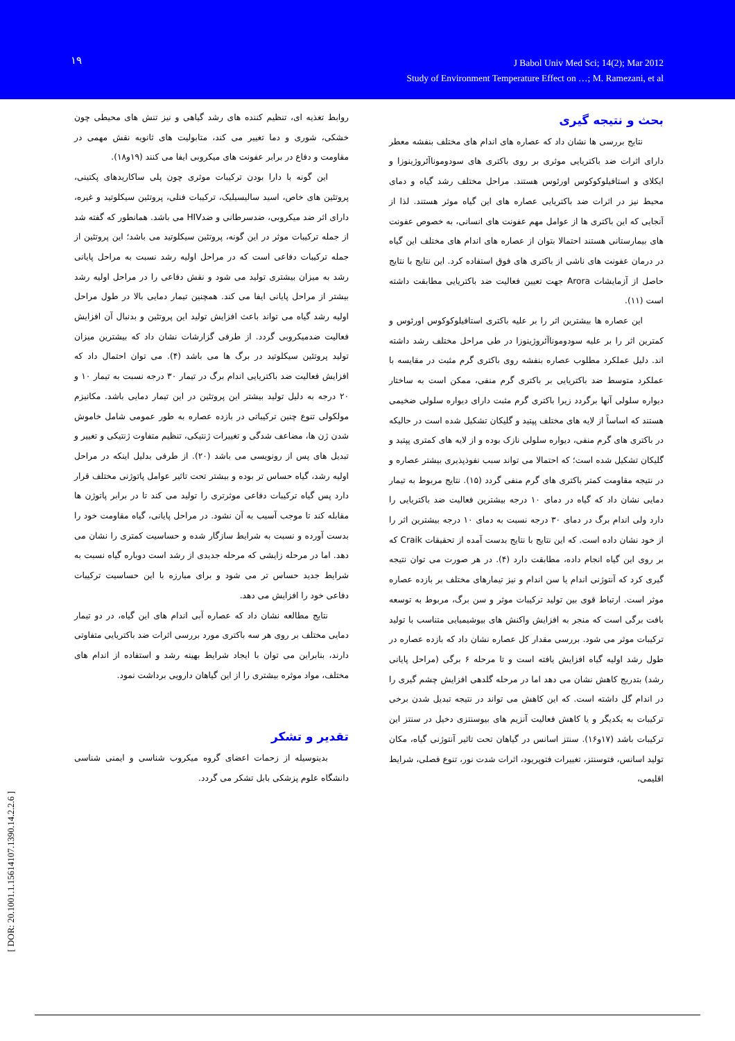۱۹
J Babol Univ Med Sci; 14(2); Mar 2012
Study of Environment Temperature Effect on …; M. Ramezani, et al
بحث و نتیجه گیری
نتایج بررسی ها نشان داد که عصاره های اندام های مختلف بنفشه معطر دارای اثرات ضد باکتریایی موثری بر روی باکتری های سودوموناآئروژینوزا و ایکلای و استافیلوکوکوس اورئوس هستند. مراحل مختلف رشد گیاه و دمای محیط نیز در اثرات ضد باکتریایی عصاره های این گیاه موثر هستند. لذا از آنجایی که این باکتری ها از عوامل مهم عفونت های انسانی، به خصوص عفونت های بیمارستانی هستند احتمالا بتوان از عصاره های اندام های مختلف این گیاه در درمان عفونت های ناشی از باکتری های فوق استفاده کرد. این نتایج با نتایج حاصل از آزمایشات Arora جهت تعیین فعالیت ضد باکتریایی مطابقت داشته است (۱۱).
این عصاره ها بیشترین اثر را بر علیه باکتری استافیلوکوکوس اورئوس و کمترین اثر را بر علیه سودوموناآئروژینوزا در طی مراحل مختلف رشد داشته اند. دلیل عملکرد مطلوب عصاره بنفشه روی باکتری گرم مثبت در مقایسه با عملکرد متوسط ضد باکتریایی بر باکتری گرم منفی، ممکن است به ساختار دیواره سلولی آنها برگردد زیرا باکتری گرم مثبت دارای دیواره سلولی ضخیمی هستند که اساساً از لایه های مختلف پپتید و گلیکان تشکیل شده است در حالیکه در باکتری های گرم منفی، دیواره سلولی نازک بوده و از لایه های کمتری پپتید و گلیکان تشکیل شده است؛ که احتمالا می تواند سبب نفوذپذیری بیشتر عصاره و در نتیجه مقاومت کمتر باکتری های گرم منفی گردد (۱۵). نتایج مربوط به تیمار دمایی نشان داد که گیاه در دمای ۱۰ درجه بیشترین فعالیت ضد باکتریایی را دارد ولی اندام برگ در دمای ۳۰ درجه نسبت به دمای ۱۰ درجه بیشترین اثر را از خود نشان داده است. که این نتایج با نتایج بدست آمده از تحقیقات Craik که بر روی این گیاه انجام داده، مطابقت دارد (۴). در هر صورت می توان نتیجه گیری کرد که آنتوژنی اندام یا سن اندام و نیز تیمارهای مختلف بر بازده عصاره موثر است. ارتباط قوی بین تولید ترکیبات موثر و سن برگ، مربوط به توسعه بافت برگی است که منجر به افزایش واکنش های بیوشیمیایی متناسب با تولید ترکیبات موثر می شود. بررسی مقدار کل عصاره نشان داد که بازده عصاره در طول رشد اولیه گیاه افزایش یافته است و تا مرحله ۶ برگی (مراحل پایانی رشد) بتدریج کاهش نشان می دهد اما در مرحله گلدهی افزایش چشم گیری را در اندام گل داشته است. که این کاهش می تواند در نتیجه تبدیل شدن برخی ترکیبات به یکدیگر و یا کاهش فعالیت آنزیم های بیوسنتزی دخیل در سنتز این ترکیبات باشد (۱۷و۱۶). سنتز اسانس در گیاهان تحت تاثیر آنتوژنی گیاه، مکان تولید اسانس، فتوسنتز، تغییرات فتوپریود، اثرات شدت نور، تنوع فصلی، شرایط اقلیمی،
روابط تغذیه ای، تنظیم کننده های رشد گیاهی و نیز تنش های محیطی چون خشکی، شوری و دما تغییر می کند، متابولیت های ثانویه نقش مهمی در مقاومت و دفاع در برابر عفونت های میکروبی ایفا می کنند (۱۹و۱۸).
این گونه با دارا بودن ترکیبات موثری چون پلی ساکاریدهای پکتینی، پروتئین های خاص، اسید سالیسیلیک، ترکیبات فنلی، پروتئین سیکلوتید و غیره، دارای اثر ضد میکروبی، ضدسرطانی و ضدHIV می باشد. همانطور که گفته شد از جمله ترکیبات موثر در این گونه، پروتئین سیکلوتید می باشد؛ این پروتئین از جمله ترکیبات دفاعی است که در مراحل اولیه رشد نسبت به مراحل پایانی رشد به میزان بیشتری تولید می شود و نقش دفاعی را در مراحل اولیه رشد بیشتر از مراحل پایانی ایفا می کند. همچنین تیمار دمایی بالا در طول مراحل اولیه رشد گیاه می تواند باعث افزایش تولید این پروتئین و بدنبال آن افزایش فعالیت ضدمیکروبی گردد. از طرفی گزارشات نشان داد که بیشترین میزان تولید پروتئین سیکلوتید در برگ ها می باشد (۴). می توان احتمال داد که افزایش فعالیت ضد باکتریایی اندام برگ در تیمار ۳۰ درجه نسبت به تیمار ۱۰ و ۲۰ درجه به دلیل تولید بیشتر این پروتئین در این تیمار دمایی باشد. مکانیزم مولکولی تنوع چنین ترکیباتی در بازده عصاره به طور عمومی شامل خاموش شدن ژن ها، مضاعف شدگی و تغییرات ژنتیکی، تنظیم متفاوت ژنتیکی و تغییر و تبدیل های پس از رونویسی می باشد (۲۰). از طرفی بدلیل اینکه در مراحل اولیه رشد، گیاه حساس تر بوده و بیشتر تحت تاثیر عوامل پاتوژنی مختلف قرار دارد پس گیاه ترکیبات دفاعی موثرتری را تولید می کند تا در برابر پاتوژن ها مقابله کند تا موجب آسیب به آن نشود. در مراحل پایانی، گیاه مقاومت خود را بدست آورده و نسبت به شرایط سازگار شده و حساسیت کمتری را نشان می دهد. اما در مرحله زایشی که مرحله جدیدی از رشد است دوباره گیاه نسبت به شرایط جدید حساس تر می شود و برای مبارزه با این حساسیت ترکیبات دفاعی خود را افزایش می دهد.
نتایج مطالعه نشان داد که عصاره آبی اندام های این گیاه، در دو تیمار دمایی مختلف بر روی هر سه باکتری مورد بررسی اثرات ضد باکتریایی متفاوتی دارند، بنابراین می توان با ایجاد شرایط بهینه رشد و استفاده از اندام های مختلف، مواد موثره بیشتری را از این گیاهان دارویی برداشت نمود.
تقدیر و تشکر
بدینوسیله از زحمات اعضای گروه میکروب شناسی و ایمنی شناسی دانشگاه علوم پزشکی بابل تشکر می گردد.
[ DOR: 20.1001.1.15614107.1390.14.2.2.6 ]